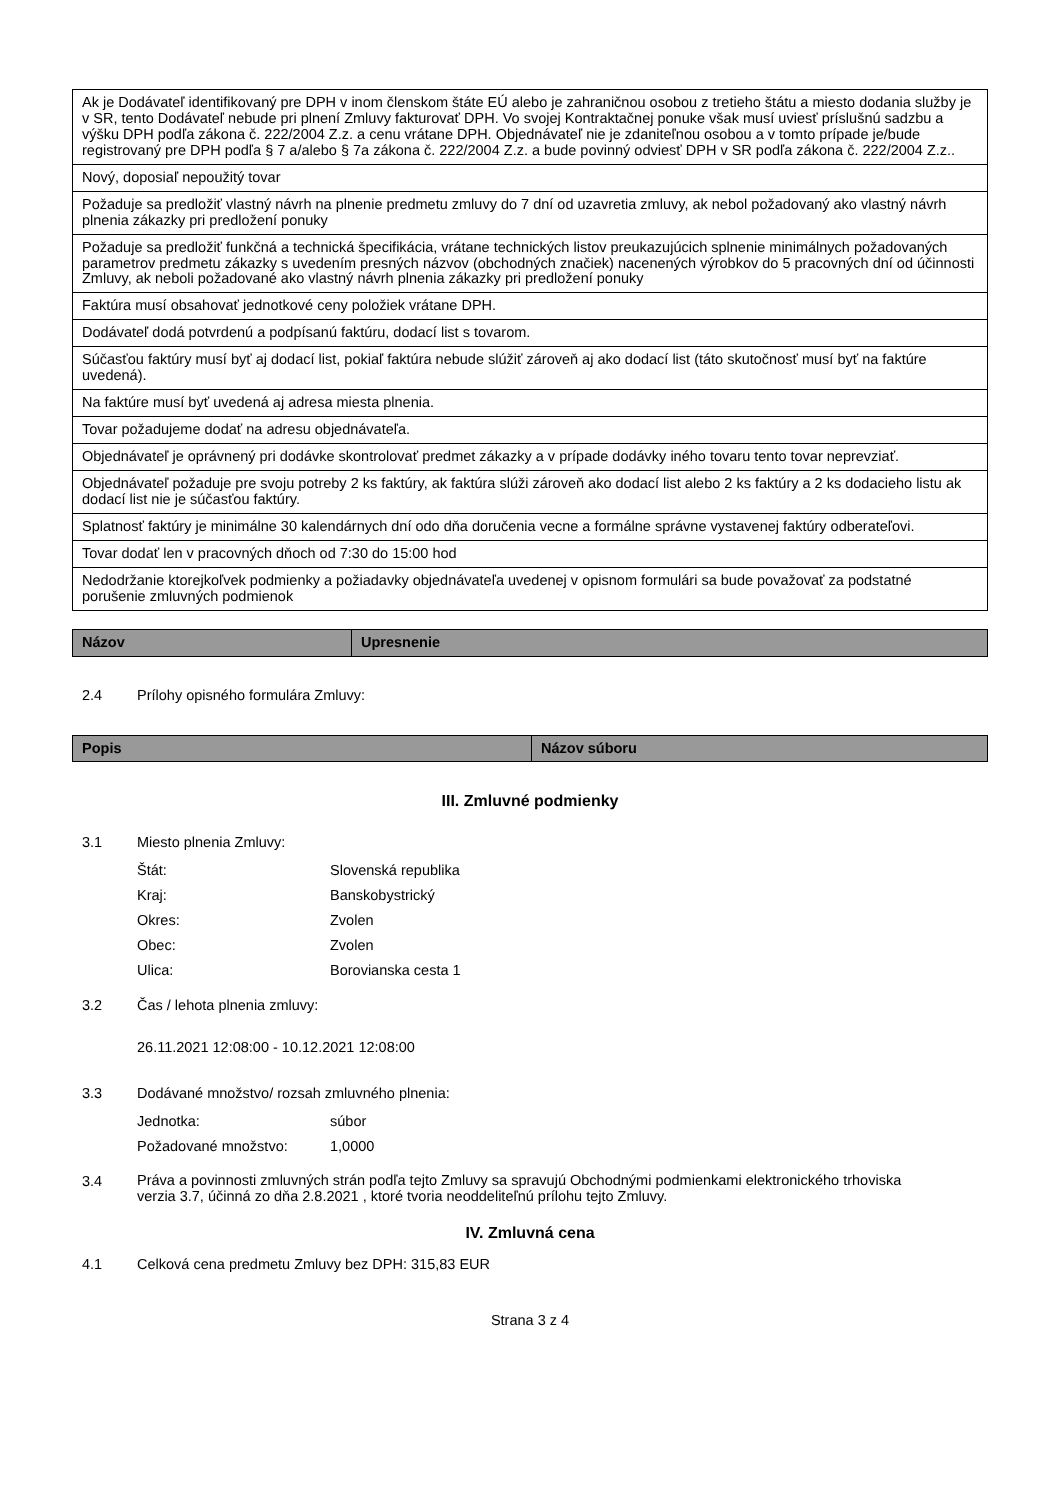| Ak je Dodávateľ identifikovaný pre DPH v inom členskom štáte EÚ alebo je zahraničnou osobou z tretieho štátu a miesto dodania služby je v SR, tento Dodávateľ nebude pri plnení Zmluvy fakturovať DPH. Vo svojej Kontraktačnej ponuke však musí uviesť príslušnú sadzbu a výšku DPH podľa zákona č. 222/2004 Z.z. a cenu vrátane DPH. Objednávateľ nie je zdaniteľnou osobou a v tomto prípade je/bude registrovaný pre DPH podľa § 7 a/alebo § 7a zákona č. 222/2004 Z.z. a bude povinný odviesť DPH v SR podľa zákona č. 222/2004 Z.z.. |
| Nový, doposiaľ nepoužitý tovar |
| Požaduje sa predložiť vlastný návrh na plnenie predmetu zmluvy do 7 dní od uzavretia zmluvy, ak nebol požadovaný ako vlastný návrh plnenia zákazky pri predložení ponuky |
| Požaduje sa predložiť funkčná a technická špecifikácia, vrátane technických listov preukazujúcich splnenie minimálnych požadovaných parametrov predmetu zákazky s uvedením presných názvov (obchodných značiek) nacenených výrobkov do 5 pracovných dní od účinnosti Zmluvy, ak neboli požadované ako vlastný návrh plnenia zákazky pri predložení ponuky |
| Faktúra musí obsahovať jednotkové ceny položiek vrátane DPH. |
| Dodávateľ dodá potvrdenú a podpísanú faktúru, dodací list s tovarom. |
| Súčasťou faktúry musí byť aj dodací list, pokiaľ faktúra nebude slúžiť zároveň aj ako dodací list (táto skutočnosť musí byť na faktúre uvedená). |
| Na faktúre musí byť uvedená aj adresa miesta plnenia. |
| Tovar požadujeme dodať na adresu objednávateľa. |
| Objednávateľ je oprávnený pri dodávke skontrolovať predmet zákazky a v prípade dodávky iného tovaru tento tovar neprevziať. |
| Objednávateľ požaduje pre svoju potreby 2 ks faktúry, ak faktúra slúži zároveň ako dodací list alebo 2 ks faktúry a 2 ks dodacieho listu ak dodací list nie je súčasťou faktúry. |
| Splatnosť faktúry je minimálne 30 kalendárnych dní odo dňa doručenia vecne a formálne správne vystavenej faktúry odberateľovi. |
| Tovar dodať len v pracovných dňoch od 7:30 do 15:00 hod |
| Nedodržanie ktorejkoľvek podmienky a požiadavky objednávateľa uvedenej v opisnom formulári sa bude považovať za podstatné porušenie zmluvných podmienok |
| Názov | Upresnenie |
| --- | --- |
2.4 Prílohy opisného formulára Zmluvy:
| Popis | Názov súboru |
| --- | --- |
III. Zmluvné podmienky
3.1 Miesto plnenia Zmluvy:
Štát: Slovenská republika
Kraj: Banskobystrický
Okres: Zvolen
Obec: Zvolen
Ulica: Borovianska cesta 1
3.2 Čas / lehota plnenia zmluvy:
26.11.2021 12:08:00 - 10.12.2021 12:08:00
3.3 Dodávané množstvo/ rozsah zmluvného plnenia:
Jednotka: súbor
Požadované množstvo: 1,0000
3.4 Práva a povinnosti zmluvných strán podľa tejto Zmluvy sa spravujú Obchodnými podmienkami elektronického trhoviska verzia 3.7, účinná zo dňa 2.8.2021 , ktoré tvoria neoddeliteľnú prílohu tejto Zmluvy.
IV. Zmluvná cena
4.1 Celková cena predmetu Zmluvy bez DPH: 315,83 EUR
Strana 3 z 4